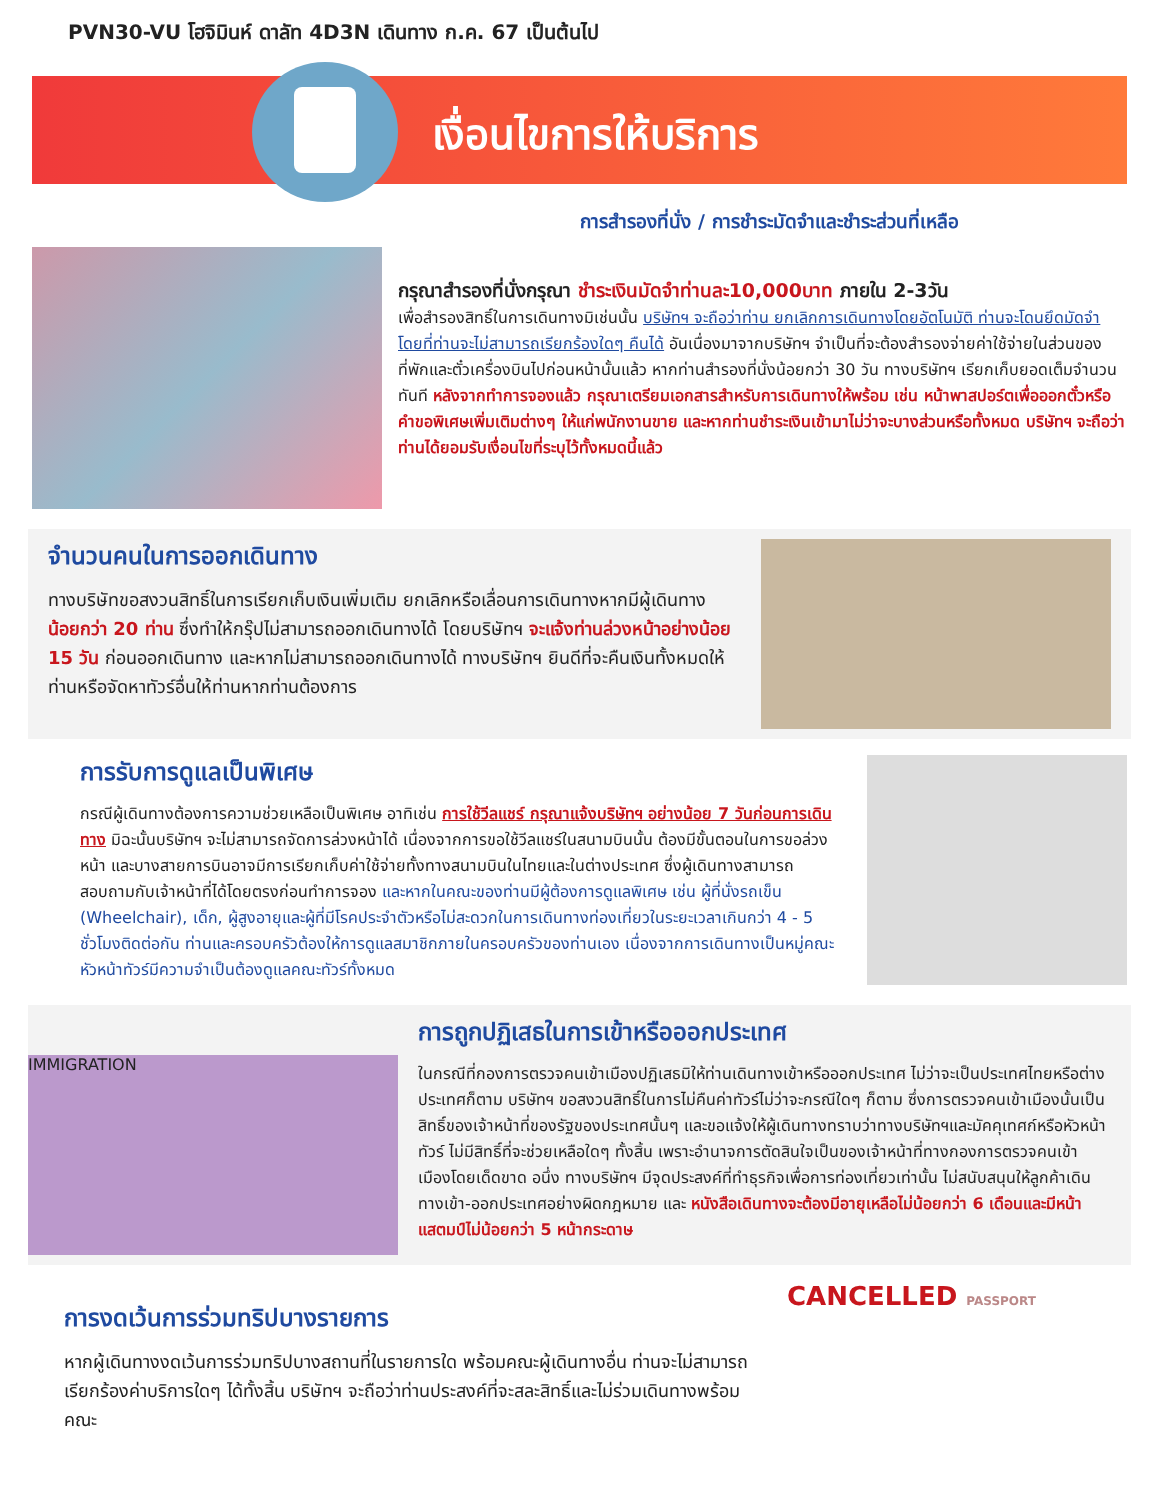PVN30-VU โฮจิมินห์ ดาลัท 4D3N เดินทาง ก.ค. 67 เป็นต้นไป
เงื่อนไขการให้บริการ
การสำรองที่นั่ง / การชำระมัดจำและชำระส่วนที่เหลือ
กรุณาสำรองที่นั่งกรุณา ชำระเงินมัดจำท่านละ10,000บาท ภายใน 2-3วัน
เพื่อสำรองสิทธิ์ในการเดินทางมิเช่นนั้น บริษัทฯ จะถือว่าท่าน ยกเลิกการเดินทางโดยอัตโนมัติ ท่านจะโดนยึดมัดจำโดยที่ท่านจะไม่สามารถเรียกร้องใดๆ คืนได้ อันเนื่องมาจากบริษัทฯ จำเป็นที่จะต้องสำรองจ่ายค่าใช้จ่ายในส่วนของที่พักและตั๋วเครื่องบินไปก่อนหน้านั้นแล้ว หากท่านสำรองที่นั่งน้อยกว่า 30 วัน ทางบริษัทฯ เรียกเก็บยอดเต็มจำนวนทันที หลังจากทำการจองแล้ว กรุณาเตรียมเอกสารสำหรับการเดินทางให้พร้อม เช่น หน้าพาสปอร์ตเพื่อออกตั๋วหรือคำขอพิเศษเพิ่มเติมต่างๆ ให้แก่พนักงานขาย และหากท่านชำระเงินเข้ามาไม่ว่าจะบางส่วนหรือทั้งหมด บริษัทฯ จะถือว่าท่านได้ยอมรับเงื่อนไขที่ระบุไว้ทั้งหมดนี้แล้ว
จำนวนคนในการออกเดินทาง
ทางบริษัทขอสงวนสิทธิ์ในการเรียกเก็บเงินเพิ่มเติม ยกเลิกหรือเลื่อนการเดินทางหากมีผู้เดินทาง น้อยกว่า 20 ท่าน ซึ่งทำให้กรุ๊ปไม่สามารถออกเดินทางได้ โดยบริษัทฯ จะแจ้งท่านล่วงหน้าอย่างน้อย 15 วัน ก่อนออกเดินทาง และหากไม่สามารถออกเดินทางได้ ทางบริษัทฯ ยินดีที่จะคืนเงินทั้งหมดให้ท่านหรือจัดหาทัวร์อื่นให้ท่านหากท่านต้องการ
การรับการดูแลเป็นพิเศษ
กรณีผู้เดินทางต้องการความช่วยเหลือเป็นพิเศษ อาทิเช่น การใช้วีลแชร์ กรุณาแจ้งบริษัทฯ อย่างน้อย 7 วันก่อนการเดินทาง มิฉะนั้นบริษัทฯ จะไม่สามารถจัดการล่วงหน้าได้ เนื่องจากการขอใช้วีลแชร์ในสนามบินนั้น ต้องมีขั้นตอนในการขอล่วงหน้า และบางสายการบินอาจมีการเรียกเก็บค่าใช้จ่ายทั้งทางสนามบินในไทยและในต่างประเทศ ซึ่งผู้เดินทางสามารถสอบถามกับเจ้าหน้าที่ได้โดยตรงก่อนทำการจอง และหากในคณะของท่านมีผู้ต้องการดูแลพิเศษ เช่น ผู้ที่นั่งรถเข็น (Wheelchair), เด็ก, ผู้สูงอายุและผู้ที่มีโรคประจำตัวหรือไม่สะดวกในการเดินทางท่องเที่ยวในระยะเวลาเกินกว่า 4 - 5 ชั่วโมงติดต่อกัน ท่านและครอบครัวต้องให้การดูแลสมาชิกภายในครอบครัวของท่านเอง เนื่องจากการเดินทางเป็นหมู่คณะ หัวหน้าทัวร์มีความจำเป็นต้องดูแลคณะทัวร์ทั้งหมด
IMMIGRATION
การถูกปฏิเสธในการเข้าหรือออกประเทศ
ในกรณีที่กองการตรวจคนเข้าเมืองปฏิเสธมิให้ท่านเดินทางเข้าหรือออกประเทศ ไม่ว่าจะเป็นประเทศไทยหรือต่างประเทศก็ตาม บริษัทฯ ขอสงวนสิทธิ์ในการไม่คืนค่าทัวร์ไม่ว่าจะกรณีใดๆ ก็ตาม ซึ่งการตรวจคนเข้าเมืองนั้นเป็นสิทธิ์ของเจ้าหน้าที่ของรัฐของประเทศนั้นๆ และขอแจ้งให้ผู้เดินทางทราบว่าทางบริษัทฯและมัคคุเทศก์หรือหัวหน้าทัวร์ ไม่มีสิทธิ์ที่จะช่วยเหลือใดๆ ทั้งสิ้น เพราะอำนาจการตัดสินใจเป็นของเจ้าหน้าที่ทางกองการตรวจคนเข้าเมืองโดยเด็ดขาด อนึ่ง ทางบริษัทฯ มีจุดประสงค์ที่ทำธุรกิจเพื่อการท่องเที่ยวเท่านั้น ไม่สนับสนุนให้ลูกค้าเดินทางเข้า-ออกประเทศอย่างผิดกฎหมาย และ หนังสือเดินทางจะต้องมีอายุเหลือไม่น้อยกว่า 6 เดือนและมีหน้าแสตมป์ไม่น้อยกว่า 5 หน้ากระดาษ
การงดเว้นการร่วมทริปบางรายการ
หากผู้เดินทางงดเว้นการร่วมทริปบางสถานที่ในรายการใด พร้อมคณะผู้เดินทางอื่น ท่านจะไม่สามารถเรียกร้องค่าบริการใดๆ ได้ทั้งสิ้น บริษัทฯ จะถือว่าท่านประสงค์ที่จะสละสิทธิ์และไม่ร่วมเดินทางพร้อมคณะ
CANCELLED PASSPORT